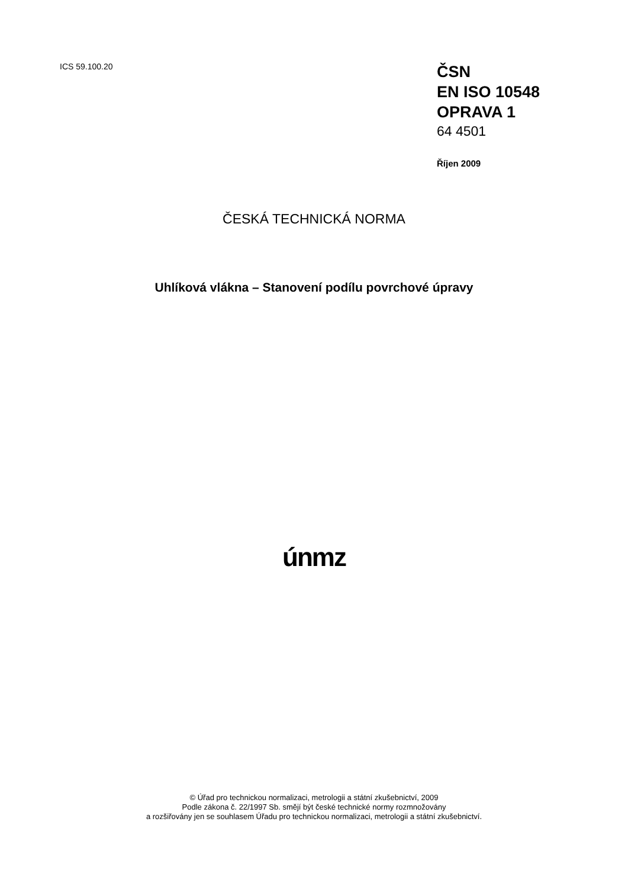ICS 59.100.20
ČSN
EN ISO 10548
OPRAVA 1
64 4501
Říjen 2009
ČESKÁ TECHNICKÁ NORMA
Uhlíková vlákna – Stanovení podílu povrchové úpravy
únmz
© Úřad pro technickou normalizaci, metrologii a státní zkušebnictví, 2009
Podle zákona č. 22/1997 Sb. smějí být české technické normy rozmnožovány
a rozšiřovány jen se souhlasem Úřadu pro technickou normalizaci, metrologii a státní zkušebnictví.